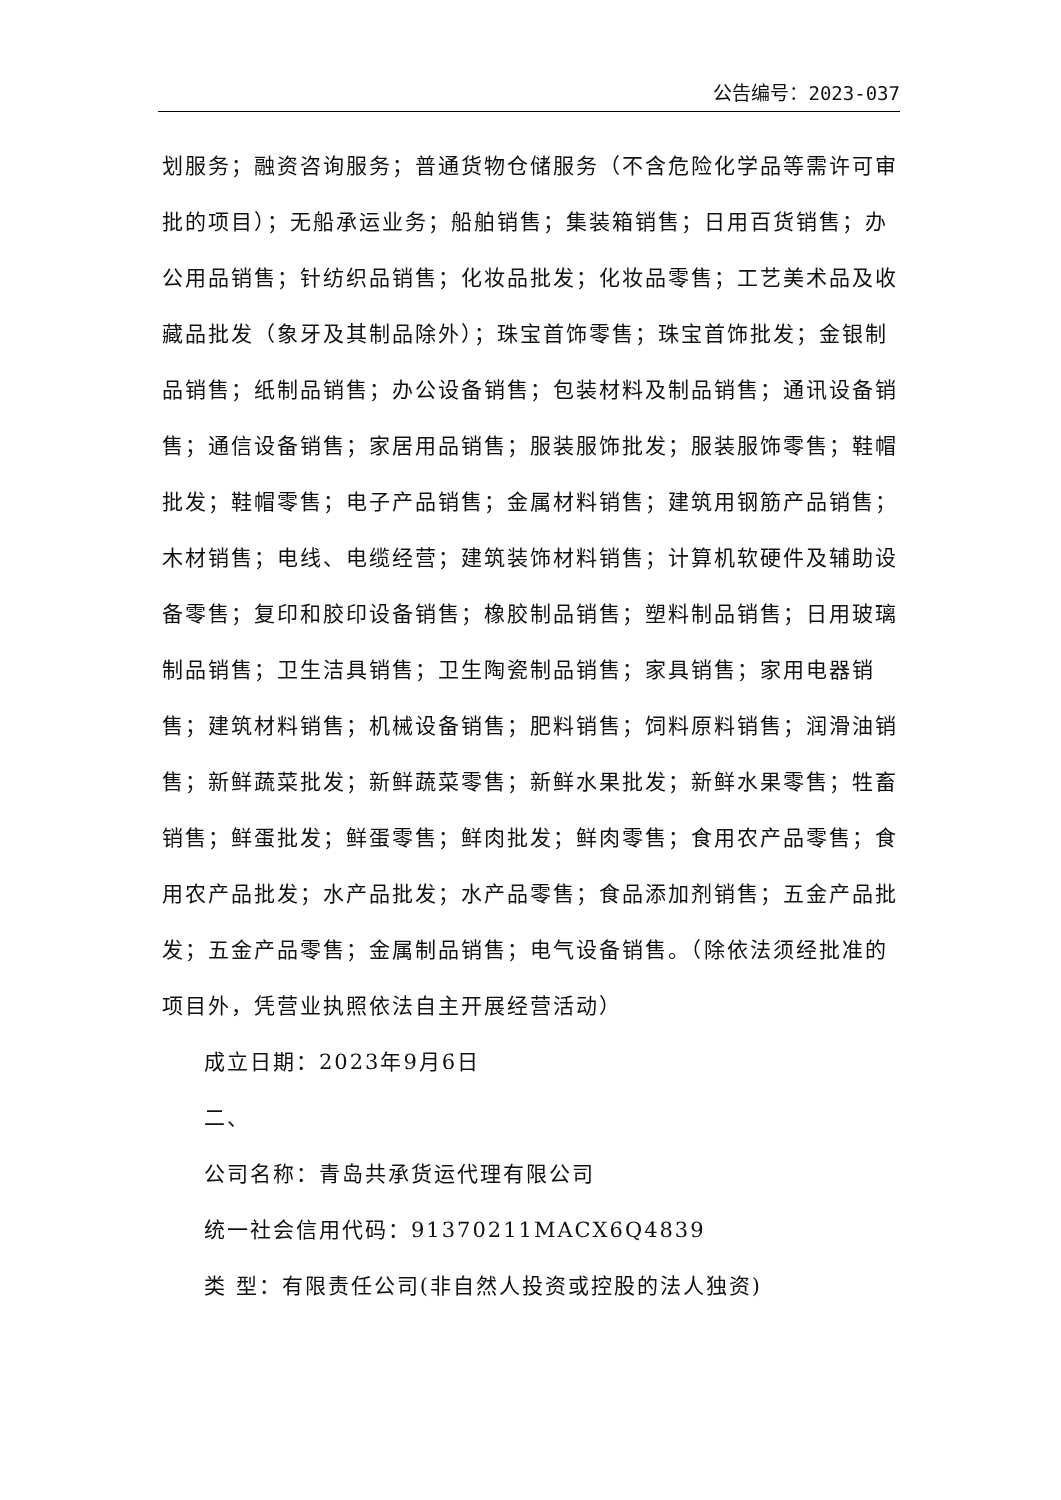公告编号：2023-037
划服务；融资咨询服务；普通货物仓储服务（不含危险化学品等需许可审批的项目）；无船承运业务；船舶销售；集装箱销售；日用百货销售；办公用品销售；针纺织品销售；化妆品批发；化妆品零售；工艺美术品及收藏品批发（象牙及其制品除外）；珠宝首饰零售；珠宝首饰批发；金银制品销售；纸制品销售；办公设备销售；包装材料及制品销售；通讯设备销售；通信设备销售；家居用品销售；服装服饰批发；服装服饰零售；鞋帽批发；鞋帽零售；电子产品销售；金属材料销售；建筑用钢筋产品销售；木材销售；电线、电缆经营；建筑装饰材料销售；计算机软硬件及辅助设备零售；复印和胶印设备销售；橡胶制品销售；塑料制品销售；日用玻璃制品销售；卫生洁具销售；卫生陶瓷制品销售；家具销售；家用电器销售；建筑材料销售；机械设备销售；肥料销售；饲料原料销售；润滑油销售；新鲜蔬菜批发；新鲜蔬菜零售；新鲜水果批发；新鲜水果零售；牲畜销售；鲜蛋批发；鲜蛋零售；鲜肉批发；鲜肉零售；食用农产品零售；食用农产品批发；水产品批发；水产品零售；食品添加剂销售；五金产品批发；五金产品零售；金属制品销售；电气设备销售。（除依法须经批准的项目外，凭营业执照依法自主开展经营活动）
成立日期：2023年9月6日
二、
公司名称：青岛共承货运代理有限公司
统一社会信用代码：91370211MACX6Q4839
类 型：有限责任公司(非自然人投资或控股的法人独资)